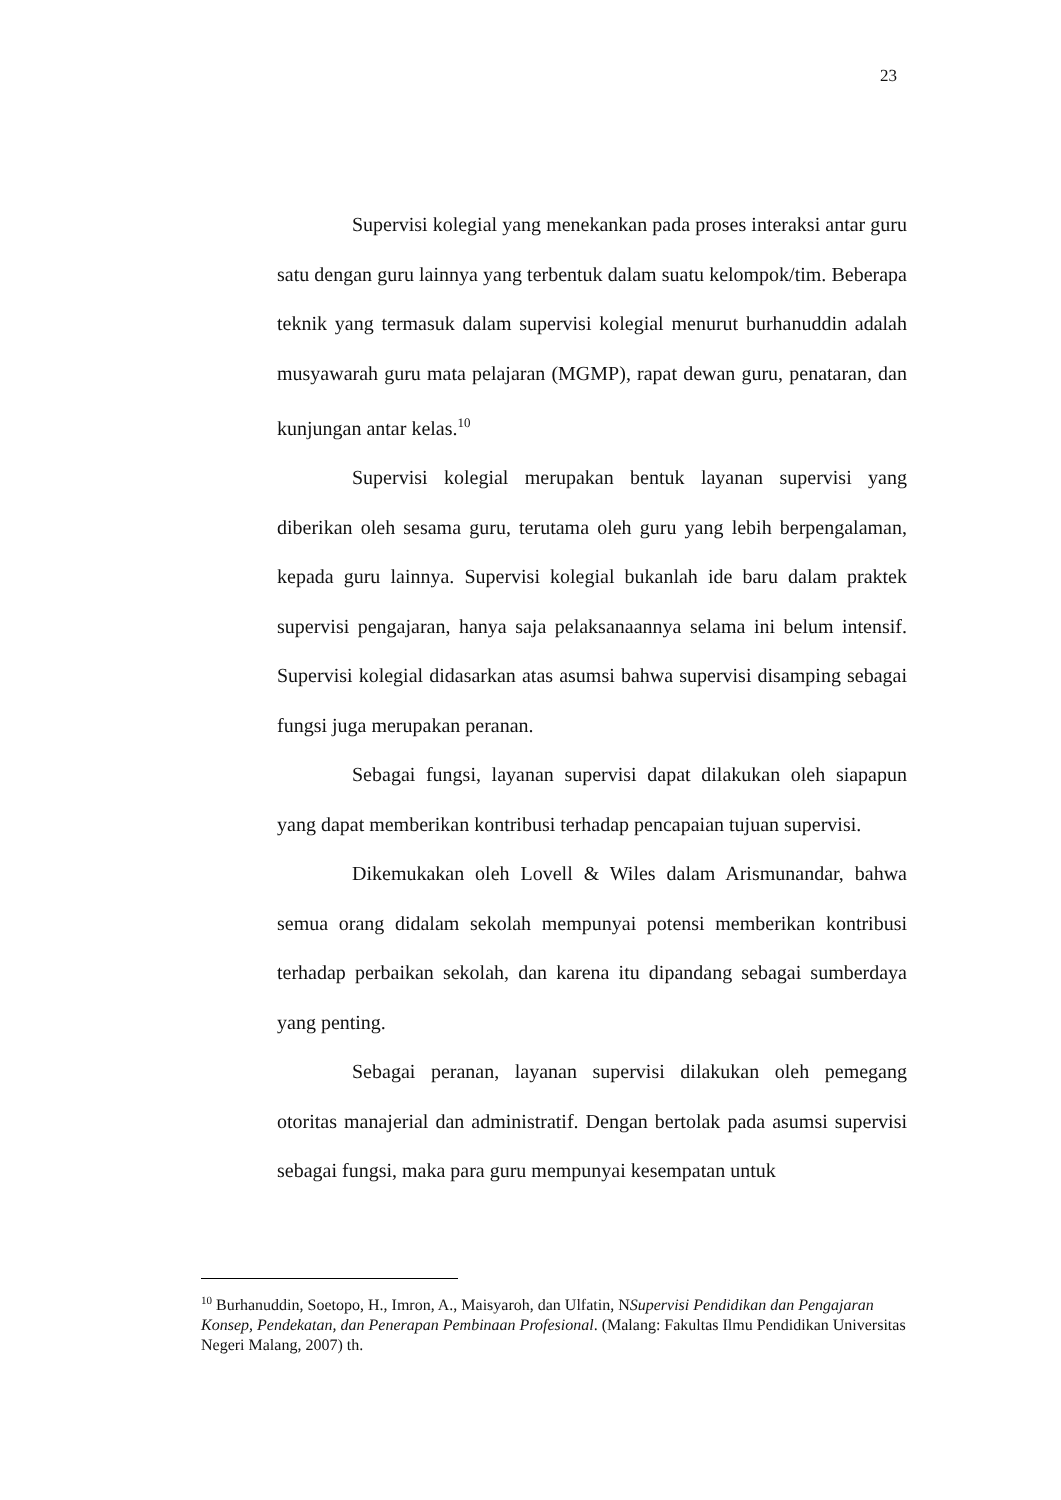23
Supervisi kolegial yang menekankan pada proses interaksi antar guru satu dengan guru lainnya yang terbentuk dalam suatu kelompok/tim. Beberapa teknik yang termasuk dalam supervisi kolegial menurut burhanuddin adalah musyawarah guru mata pelajaran (MGMP), rapat dewan guru, penataran, dan kunjungan antar kelas.<sup>10</sup>
Supervisi kolegial merupakan bentuk layanan supervisi yang diberikan oleh sesama guru, terutama oleh guru yang lebih berpengalaman, kepada guru lainnya. Supervisi kolegial bukanlah ide baru dalam praktek supervisi pengajaran, hanya saja pelaksanaannya selama ini belum intensif. Supervisi kolegial didasarkan atas asumsi bahwa supervisi disamping sebagai fungsi juga merupakan peranan.
Sebagai fungsi, layanan supervisi dapat dilakukan oleh siapapun yang dapat memberikan kontribusi terhadap pencapaian tujuan supervisi.
Dikemukakan oleh Lovell & Wiles dalam Arismunandar, bahwa semua orang didalam sekolah mempunyai potensi memberikan kontribusi terhadap perbaikan sekolah, dan karena itu dipandang sebagai sumberdaya yang penting.
Sebagai peranan, layanan supervisi dilakukan oleh pemegang otoritas manajerial dan administratif. Dengan bertolak pada asumsi supervisi sebagai fungsi, maka para guru mempunyai kesempatan untuk
<sup>10</sup> Burhanuddin, Soetopo, H., Imron, A., Maisyaroh, dan Ulfatin, NSupervisi Pendidikan dan Pengajaran Konsep, Pendekatan, dan Penerapan Pembinaan Profesional. (Malang: Fakultas Ilmu Pendidikan Universitas Negeri Malang, 2007) th.